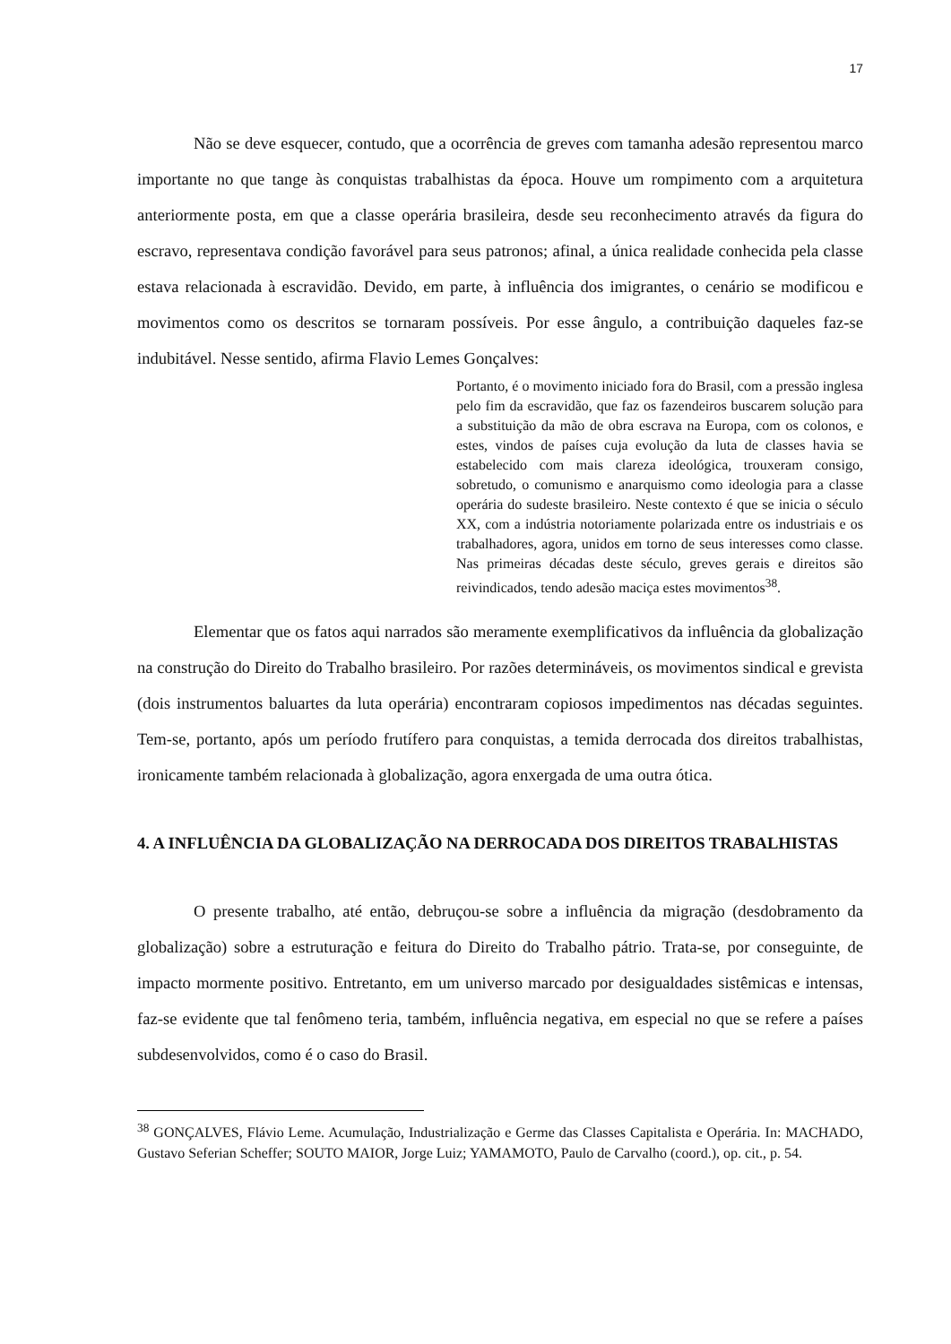17
Não se deve esquecer, contudo, que a ocorrência de greves com tamanha adesão representou marco importante no que tange às conquistas trabalhistas da época. Houve um rompimento com a arquitetura anteriormente posta, em que a classe operária brasileira, desde seu reconhecimento através da figura do escravo, representava condição favorável para seus patronos; afinal, a única realidade conhecida pela classe estava relacionada à escravidão. Devido, em parte, à influência dos imigrantes, o cenário se modificou e movimentos como os descritos se tornaram possíveis. Por esse ângulo, a contribuição daqueles faz-se indubitável. Nesse sentido, afirma Flavio Lemes Gonçalves:
Portanto, é o movimento iniciado fora do Brasil, com a pressão inglesa pelo fim da escravidão, que faz os fazendeiros buscarem solução para a substituição da mão de obra escrava na Europa, com os colonos, e estes, vindos de países cuja evolução da luta de classes havia se estabelecido com mais clareza ideológica, trouxeram consigo, sobretudo, o comunismo e anarquismo como ideologia para a classe operária do sudeste brasileiro. Neste contexto é que se inicia o século XX, com a indústria notoriamente polarizada entre os industriais e os trabalhadores, agora, unidos em torno de seus interesses como classe. Nas primeiras décadas deste século, greves gerais e direitos são reivindicados, tendo adesão maciça estes movimentos<sup>38</sup>.
Elementar que os fatos aqui narrados são meramente exemplificativos da influência da globalização na construção do Direito do Trabalho brasileiro. Por razões determináveis, os movimentos sindical e grevista (dois instrumentos baluartes da luta operária) encontraram copiosos impedimentos nas décadas seguintes. Tem-se, portanto, após um período frutífero para conquistas, a temida derrocada dos direitos trabalhistas, ironicamente também relacionada à globalização, agora enxergada de uma outra ótica.
4. A INFLUÊNCIA DA GLOBALIZAÇÃO NA DERROCADA DOS DIREITOS TRABALHISTAS
O presente trabalho, até então, debruçou-se sobre a influência da migração (desdobramento da globalização) sobre a estruturação e feitura do Direito do Trabalho pátrio. Trata-se, por conseguinte, de impacto mormente positivo. Entretanto, em um universo marcado por desigualdades sistêmicas e intensas, faz-se evidente que tal fenômeno teria, também, influência negativa, em especial no que se refere a países subdesenvolvidos, como é o caso do Brasil.
<sup>38</sup> GONÇALVES, Flávio Leme. Acumulação, Industrialização e Germe das Classes Capitalista e Operária. In: MACHADO, Gustavo Seferian Scheffer; SOUTO MAIOR, Jorge Luiz; YAMAMOTO, Paulo de Carvalho (coord.), op. cit., p. 54.